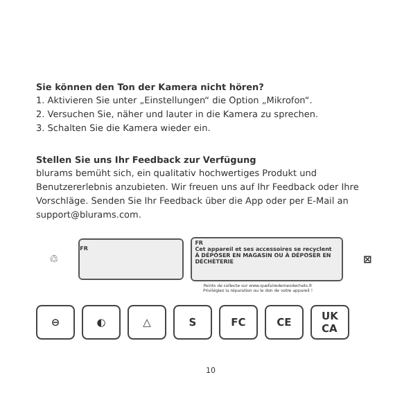Sie können den Ton der Kamera nicht hören?
1. Aktivieren Sie unter „Einstellungen“ die Option „Mikrofon“.
2. Versuchen Sie, näher und lauter in die Kamera zu sprechen.
3. Schalten Sie die Kamera wieder ein.
Stellen Sie uns Ihr Feedback zur Verfügung
blurams bemüht sich, ein qualitativ hochwertiges Produkt und Benutzererlebnis anzubieten. Wir freuen uns auf Ihr Feedback oder Ihre Vorschläge. Senden Sie Ihr Feedback über die App oder per E-Mail an support@blurams.com.
♲
FR
FR
Cet appareil et ses accessoires se recyclent À DÉPOSER EN MAGASIN OU À DÉPOSER EN DÉCHÈTERIE
⊠
Points de collecte sur www.quefairedemesdechets.fr
Privilégiez la réparation ou le don de votre appareil !
⊖ ◐ △ S FC CE UK
CA
10